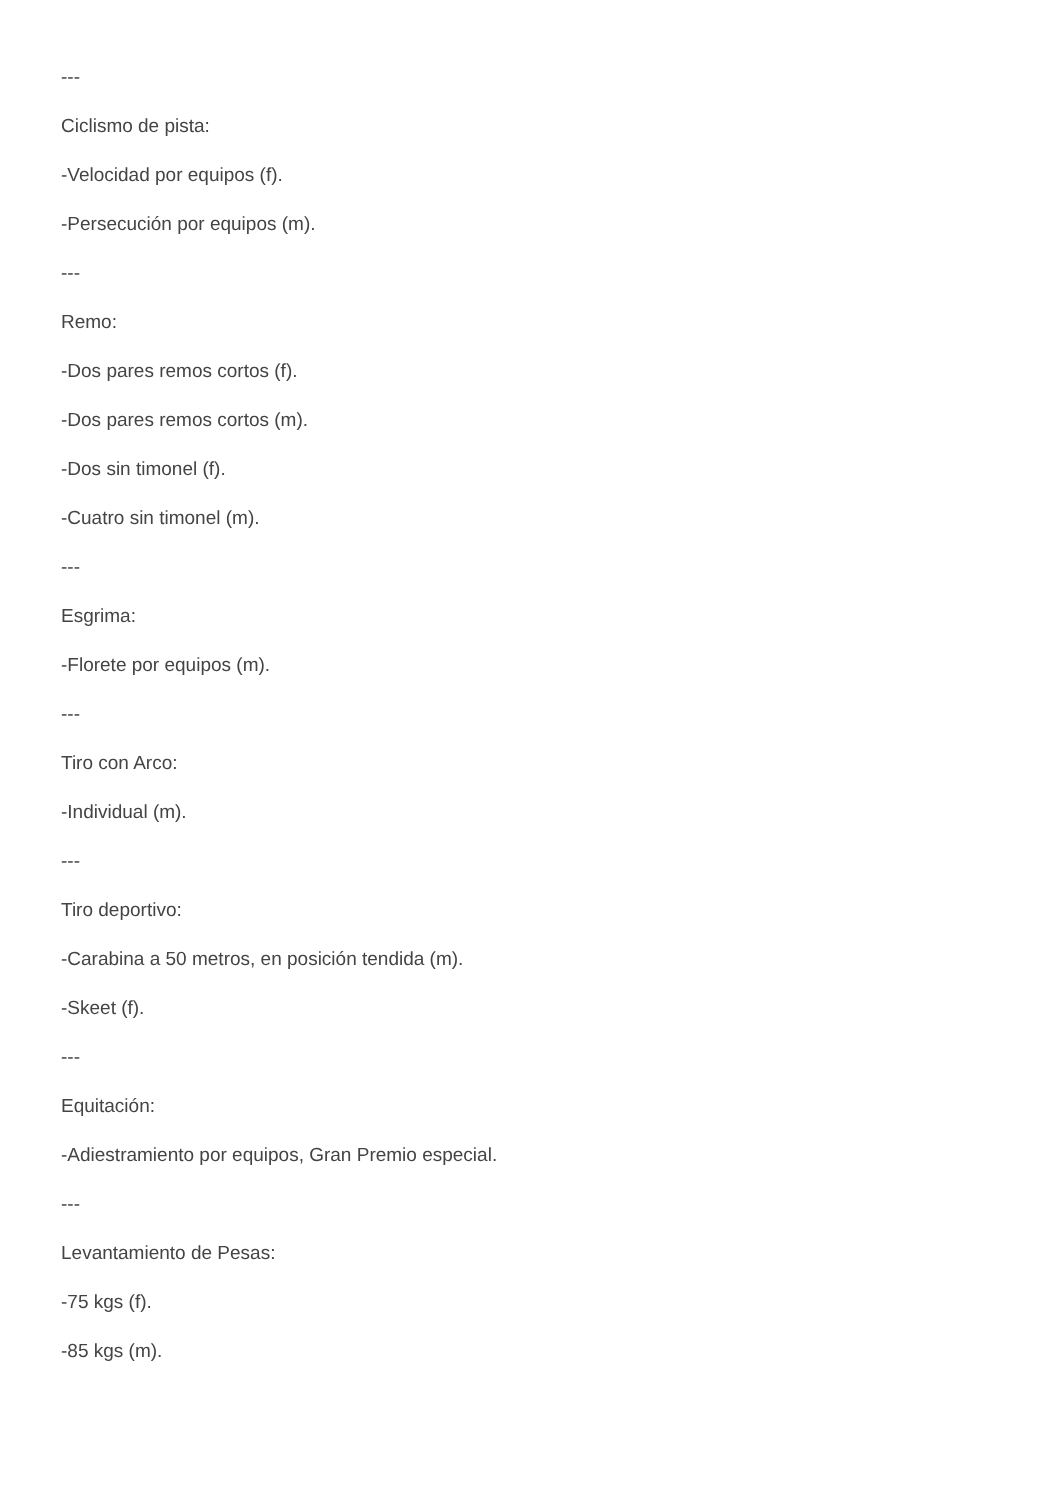---
Ciclismo de pista:
-Velocidad por equipos (f).
-Persecución por equipos (m).
---
Remo:
-Dos pares remos cortos (f).
-Dos pares remos cortos (m).
-Dos sin timonel (f).
-Cuatro sin timonel (m).
---
Esgrima:
-Florete por equipos (m).
---
Tiro con Arco:
-Individual (m).
---
Tiro deportivo:
-Carabina a 50 metros, en posición tendida (m).
-Skeet (f).
---
Equitación:
-Adiestramiento por equipos, Gran Premio especial.
---
Levantamiento de Pesas:
-75 kgs (f).
-85 kgs (m).